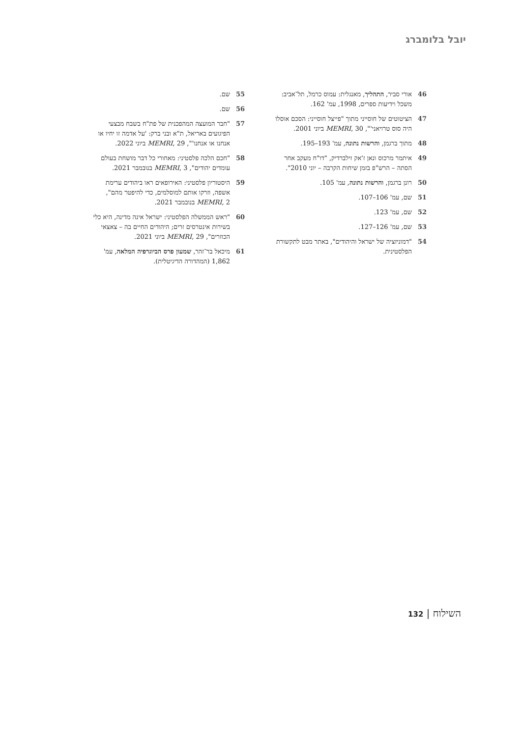יובל בלומברג
46 אורי סביר, התהליך, מאנגלית: עמוס כרמל, תל־אביב: משכל וידיעות ספרים, 1998, עמ' 162.
47 הציטוטים של חוסייני מתוך "פייצל חוסייני: הסכם אוסלו היה סוס טרויאני'", MEMRI, 30 ביוני 2001.
48 מתוך ברגמן, והרשות נתונה, עמ' 193–195.
49 איתמר מרכוס ונאן ז'אק זילברדיק, "דו"ח מעקב אחר הסתה – הרש"פ בזמן שיחות הקרבה – יוני 2010".
50 רונן ברגמן, והרשות נתונה, עמ' 105.
51 שם, עמ' 106–107.
52 שם, עמ' 123.
53 שם, עמ' 126–127.
54 "דמוניזציה של ישראל והיהודים", באתר מבט לתקשורת הפלסטינית.
55 שם.
56 שם.
57 "חבר המועצה המהפכנית של פת"ח בשבח מבצעי הפיגועים באריאל, ת"א ובני ברק: 'על אדמה זו יחיו או אנחנו או אנחנו'", MEMRI, 29 ביוני 2022.
58 "חכם הלכה פלסטיני: מאחורי כל דבר מושחת בעולם עומדים יהודים", MEMRI, 3 בנובמבר 2021.
59 היסטוריון פלסטיני: האירופאים ראו ביהודים ערימת אשפה, וזרקו אותם למוסלמים, כדי להיפטר מהם", MEMRI, 2 בנובמבר 2021.
60 "ראש הממשלה הפלסטיני: ישראל אינה מדינה, היא כלי בשירות אינטרסים זרים; היהודים החיים בה – צאצאי הכוזרים", MEMRI, 29 ביוני 2021.
61 מיכאל בר־זהר, שמעון פרס הביוגרפיה המלאה, עמ' 1,862 (המהדורה הדיגיטלית).
השילוח | 132